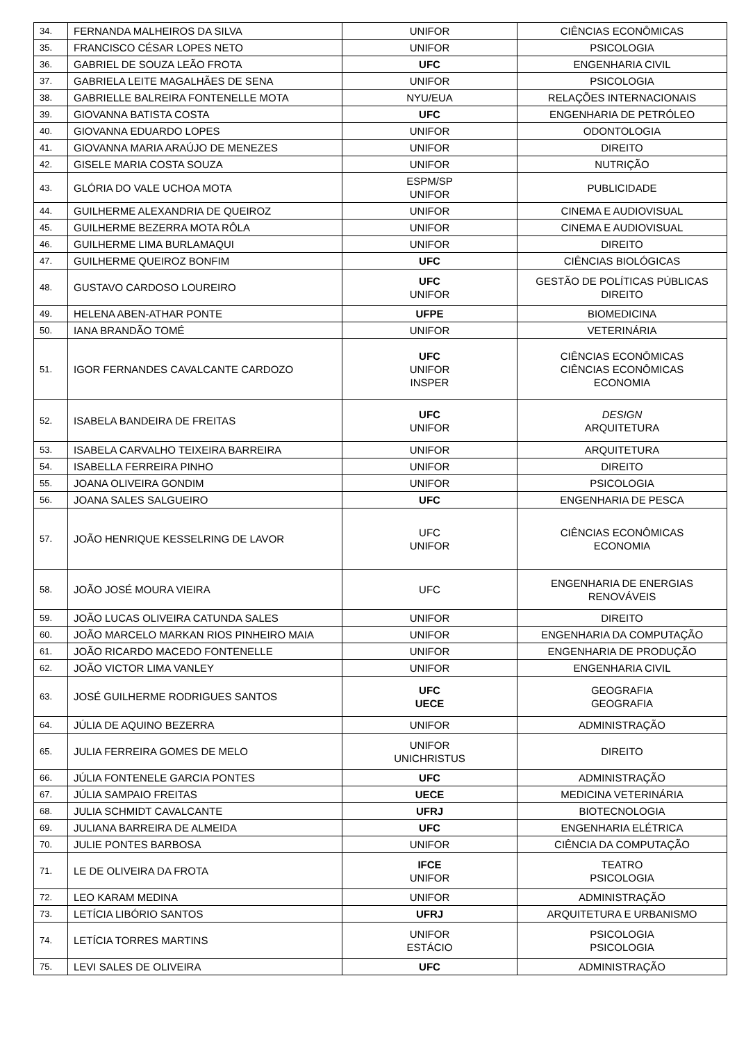| 34. | FERNANDA MALHEIROS DA SILVA | UNIFOR | CIÊNCIAS ECONÔMICAS |
| 35. | FRANCISCO CÉSAR LOPES NETO | UNIFOR | PSICOLOGIA |
| 36. | GABRIEL DE SOUZA LEÃO FROTA | UFC | ENGENHARIA CIVIL |
| 37. | GABRIELA LEITE MAGALHÃES DE SENA | UNIFOR | PSICOLOGIA |
| 38. | GABRIELLE BALREIRA FONTENELLE MOTA | NYU/EUA | RELAÇÕES INTERNACIONAIS |
| 39. | GIOVANNA BATISTA COSTA | UFC | ENGENHARIA DE PETRÓLEO |
| 40. | GIOVANNA EDUARDO LOPES | UNIFOR | ODONTOLOGIA |
| 41. | GIOVANNA MARIA ARAÚJO DE MENEZES | UNIFOR | DIREITO |
| 42. | GISELE MARIA COSTA SOUZA | UNIFOR | NUTRIÇÃO |
| 43. | GLÓRIA DO VALE UCHOA MOTA | ESPM/SP UNIFOR | PUBLICIDADE |
| 44. | GUILHERME ALEXANDRIA DE QUEIROZ | UNIFOR | CINEMA E AUDIOVISUAL |
| 45. | GUILHERME BEZERRA MOTA RÔLA | UNIFOR | CINEMA E AUDIOVISUAL |
| 46. | GUILHERME LIMA BURLAMAQUI | UNIFOR | DIREITO |
| 47. | GUILHERME QUEIROZ BONFIM | UFC | CIÊNCIAS BIOLÓGICAS |
| 48. | GUSTAVO CARDOSO LOUREIRO | UFC UNIFOR | GESTÃO DE POLÍTICAS PÚBLICAS DIREITO |
| 49. | HELENA ABEN-ATHAR PONTE | UFPE | BIOMEDICINA |
| 50. | IANA BRANDÃO TOMÉ | UNIFOR | VETERINÁRIA |
| 51. | IGOR FERNANDES CAVALCANTE CARDOZO | UFC UNIFOR INSPER | CIÊNCIAS ECONÔMICAS CIÊNCIAS ECONÔMICAS ECONOMIA |
| 52. | ISABELA BANDEIRA DE FREITAS | UFC UNIFOR | DESIGN ARQUITETURA |
| 53. | ISABELA CARVALHO TEIXEIRA BARREIRA | UNIFOR | ARQUITETURA |
| 54. | ISABELLA FERREIRA PINHO | UNIFOR | DIREITO |
| 55. | JOANA OLIVEIRA GONDIM | UNIFOR | PSICOLOGIA |
| 56. | JOANA SALES SALGUEIRO | UFC | ENGENHARIA DE PESCA |
| 57. | JOÃO HENRIQUE KESSELRING DE LAVOR | UFC UNIFOR | CIÊNCIAS ECONÔMICAS ECONOMIA |
| 58. | JOÃO JOSÉ MOURA VIEIRA | UFC | ENGENHARIA DE ENERGIAS RENOVÁVEIS |
| 59. | JOÃO LUCAS OLIVEIRA CATUNDA SALES | UNIFOR | DIREITO |
| 60. | JOÃO MARCELO MARKAN RIOS PINHEIRO MAIA | UNIFOR | ENGENHARIA DA COMPUTAÇÃO |
| 61. | JOÃO RICARDO MACEDO FONTENELLE | UNIFOR | ENGENHARIA DE PRODUÇÃO |
| 62. | JOÃO VICTOR LIMA VANLEY | UNIFOR | ENGENHARIA CIVIL |
| 63. | JOSÉ GUILHERME RODRIGUES SANTOS | UFC UECE | GEOGRAFIA GEOGRAFIA |
| 64. | JÚLIA DE AQUINO BEZERRA | UNIFOR | ADMINISTRAÇÃO |
| 65. | JULIA FERREIRA GOMES DE MELO | UNIFOR UNICHRISTUS | DIREITO |
| 66. | JÚLIA FONTENELE GARCIA PONTES | UFC | ADMINISTRAÇÃO |
| 67. | JÚLIA SAMPAIO FREITAS | UECE | MEDICINA VETERINÁRIA |
| 68. | JULIA SCHMIDT CAVALCANTE | UFRJ | BIOTECNOLOGIA |
| 69. | JULIANA BARREIRA DE ALMEIDA | UFC | ENGENHARIA ELÉTRICA |
| 70. | JULIE PONTES BARBOSA | UNIFOR | CIÊNCIA DA COMPUTAÇÃO |
| 71. | LE DE OLIVEIRA DA FROTA | IFCE UNIFOR | TEATRO PSICOLOGIA |
| 72. | LEO KARAM MEDINA | UNIFOR | ADMINISTRAÇÃO |
| 73. | LETÍCIA LIBÓRIO SANTOS | UFRJ | ARQUITETURA E URBANISMO |
| 74. | LETÍCIA TORRES MARTINS | UNIFOR ESTÁCIO | PSICOLOGIA PSICOLOGIA |
| 75. | LEVI SALES DE OLIVEIRA | UFC | ADMINISTRAÇÃO |